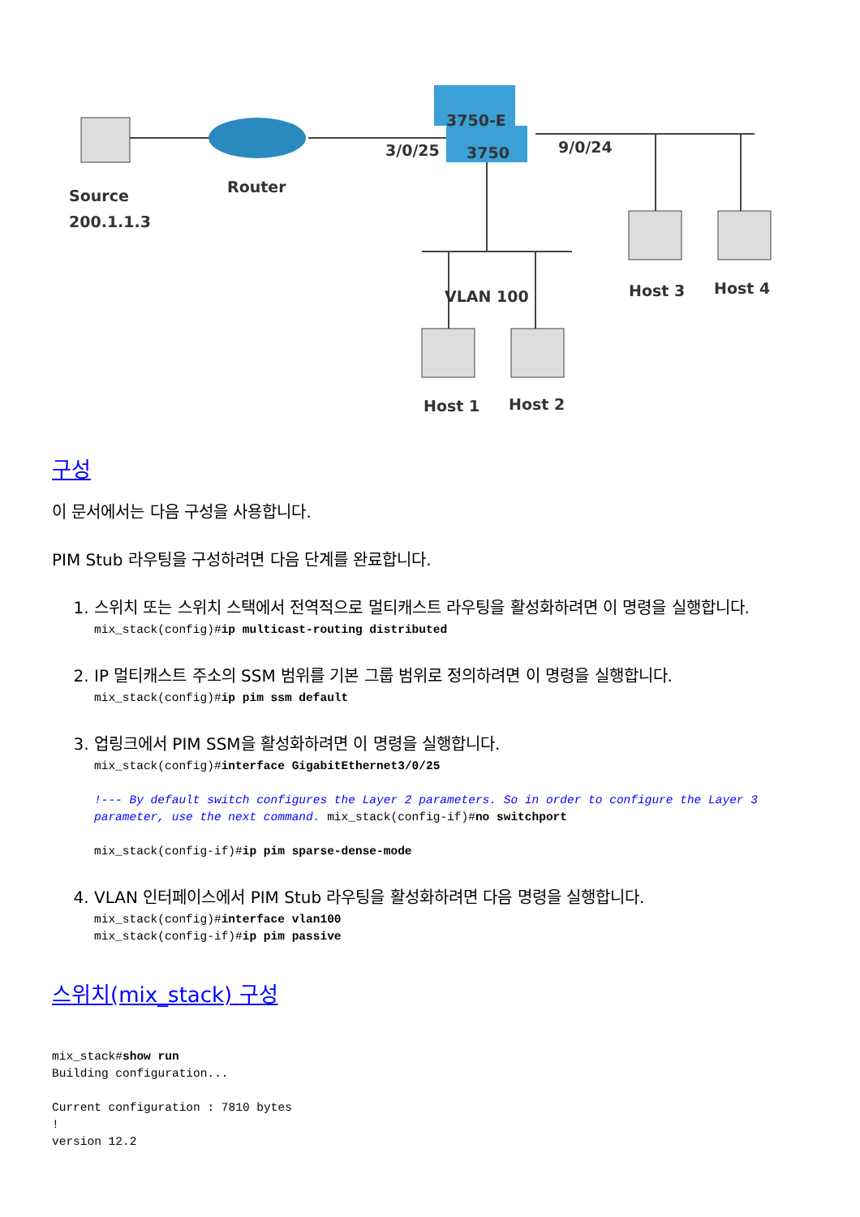3750-E
3750
3/0/25
9/0/24
Router
Source
200.1.1.3
VLAN 100
Host 3
Host 4
Host 1
Host 2
구성
이 문서에서는 다음 구성을 사용합니다.
PIM Stub 라우팅을 구성하려면 다음 단계를 완료합니다.
1. 스위치 또는 스위치 스택에서 전역적으로 멀티캐스트 라우팅을 활성화하려면 이 명령을 실행합니다.
mix_stack(config)#ip multicast-routing distributed
2. IP 멀티캐스트 주소의 SSM 범위를 기본 그룹 범위로 정의하려면 이 명령을 실행합니다.
mix_stack(config)#ip pim ssm default
3. 업링크에서 PIM SSM을 활성화하려면 이 명령을 실행합니다.
mix_stack(config)#interface GigabitEthernet3/0/25

!--- By default switch configures the Layer 2 parameters. So in order to configure the Layer 3 parameter, use the next command. mix_stack(config-if)#no switchport

mix_stack(config-if)#ip pim sparse-dense-mode
4. VLAN 인터페이스에서 PIM Stub 라우팅을 활성화하려면 다음 명령을 실행합니다.
mix_stack(config)#interface vlan100
mix_stack(config-if)#ip pim passive
스위치(mix_stack) 구성
mix_stack#show run
Building configuration...

Current configuration : 7810 bytes
!
version 12.2